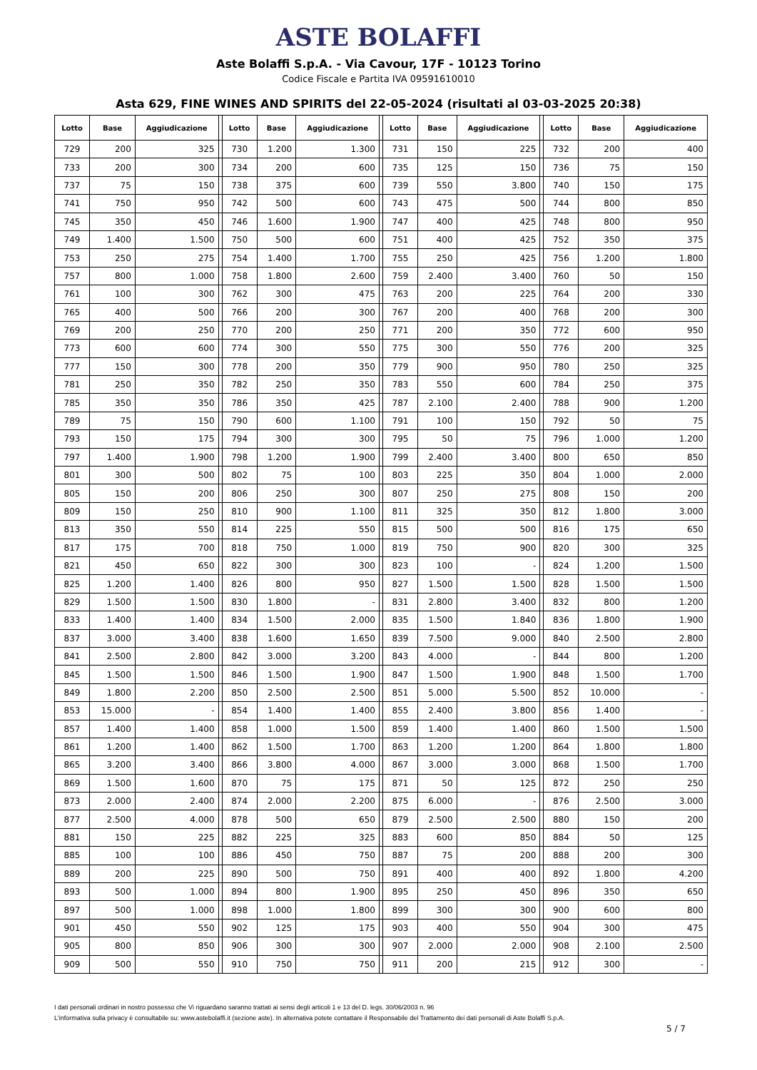ASTE BOLAFFI
Aste Bolaffi S.p.A. - Via Cavour, 17F - 10123 Torino
Codice Fiscale e Partita IVA 09591610010
Asta 629, FINE WINES AND SPIRITS del 22-05-2024 (risultati al 03-03-2025 20:38)
| Lotto | Base | Aggiudicazione | | Lotto | Base | Aggiudicazione | | Lotto | Base | Aggiudicazione | | Lotto | Base | Aggiudicazione |
| --- | --- | --- | --- | --- | --- | --- | --- | --- | --- | --- | --- | --- | --- | --- |
| 729 | 200 | 325 | | 730 | 1.200 | 1.300 | | 731 | 150 | 225 | | 732 | 200 | 400 |
| 733 | 200 | 300 | | 734 | 200 | 600 | | 735 | 125 | 150 | | 736 | 75 | 150 |
| 737 | 75 | 150 | | 738 | 375 | 600 | | 739 | 550 | 3.800 | | 740 | 150 | 175 |
| 741 | 750 | 950 | | 742 | 500 | 600 | | 743 | 475 | 500 | | 744 | 800 | 850 |
| 745 | 350 | 450 | | 746 | 1.600 | 1.900 | | 747 | 400 | 425 | | 748 | 800 | 950 |
| 749 | 1.400 | 1.500 | | 750 | 500 | 600 | | 751 | 400 | 425 | | 752 | 350 | 375 |
| 753 | 250 | 275 | | 754 | 1.400 | 1.700 | | 755 | 250 | 425 | | 756 | 1.200 | 1.800 |
| 757 | 800 | 1.000 | | 758 | 1.800 | 2.600 | | 759 | 2.400 | 3.400 | | 760 | 50 | 150 |
| 761 | 100 | 300 | | 762 | 300 | 475 | | 763 | 200 | 225 | | 764 | 200 | 330 |
| 765 | 400 | 500 | | 766 | 200 | 300 | | 767 | 200 | 400 | | 768 | 200 | 300 |
| 769 | 200 | 250 | | 770 | 200 | 250 | | 771 | 200 | 350 | | 772 | 600 | 950 |
| 773 | 600 | 600 | | 774 | 300 | 550 | | 775 | 300 | 550 | | 776 | 200 | 325 |
| 777 | 150 | 300 | | 778 | 200 | 350 | | 779 | 900 | 950 | | 780 | 250 | 325 |
| 781 | 250 | 350 | | 782 | 250 | 350 | | 783 | 550 | 600 | | 784 | 250 | 375 |
| 785 | 350 | 350 | | 786 | 350 | 425 | | 787 | 2.100 | 2.400 | | 788 | 900 | 1.200 |
| 789 | 75 | 150 | | 790 | 600 | 1.100 | | 791 | 100 | 150 | | 792 | 50 | 75 |
| 793 | 150 | 175 | | 794 | 300 | 300 | | 795 | 50 | 75 | | 796 | 1.000 | 1.200 |
| 797 | 1.400 | 1.900 | | 798 | 1.200 | 1.900 | | 799 | 2.400 | 3.400 | | 800 | 650 | 850 |
| 801 | 300 | 500 | | 802 | 75 | 100 | | 803 | 225 | 350 | | 804 | 1.000 | 2.000 |
| 805 | 150 | 200 | | 806 | 250 | 300 | | 807 | 250 | 275 | | 808 | 150 | 200 |
| 809 | 150 | 250 | | 810 | 900 | 1.100 | | 811 | 325 | 350 | | 812 | 1.800 | 3.000 |
| 813 | 350 | 550 | | 814 | 225 | 550 | | 815 | 500 | 500 | | 816 | 175 | 650 |
| 817 | 175 | 700 | | 818 | 750 | 1.000 | | 819 | 750 | 900 | | 820 | 300 | 325 |
| 821 | 450 | 650 | | 822 | 300 | 300 | | 823 | 100 | - | | 824 | 1.200 | 1.500 |
| 825 | 1.200 | 1.400 | | 826 | 800 | 950 | | 827 | 1.500 | 1.500 | | 828 | 1.500 | 1.500 |
| 829 | 1.500 | 1.500 | | 830 | 1.800 | - | | 831 | 2.800 | 3.400 | | 832 | 800 | 1.200 |
| 833 | 1.400 | 1.400 | | 834 | 1.500 | 2.000 | | 835 | 1.500 | 1.840 | | 836 | 1.800 | 1.900 |
| 837 | 3.000 | 3.400 | | 838 | 1.600 | 1.650 | | 839 | 7.500 | 9.000 | | 840 | 2.500 | 2.800 |
| 841 | 2.500 | 2.800 | | 842 | 3.000 | 3.200 | | 843 | 4.000 | - | | 844 | 800 | 1.200 |
| 845 | 1.500 | 1.500 | | 846 | 1.500 | 1.900 | | 847 | 1.500 | 1.900 | | 848 | 1.500 | 1.700 |
| 849 | 1.800 | 2.200 | | 850 | 2.500 | 2.500 | | 851 | 5.000 | 5.500 | | 852 | 10.000 | - |
| 853 | 15.000 | - | | 854 | 1.400 | 1.400 | | 855 | 2.400 | 3.800 | | 856 | 1.400 | - |
| 857 | 1.400 | 1.400 | | 858 | 1.000 | 1.500 | | 859 | 1.400 | 1.400 | | 860 | 1.500 | 1.500 |
| 861 | 1.200 | 1.400 | | 862 | 1.500 | 1.700 | | 863 | 1.200 | 1.200 | | 864 | 1.800 | 1.800 |
| 865 | 3.200 | 3.400 | | 866 | 3.800 | 4.000 | | 867 | 3.000 | 3.000 | | 868 | 1.500 | 1.700 |
| 869 | 1.500 | 1.600 | | 870 | 75 | 175 | | 871 | 50 | 125 | | 872 | 250 | 250 |
| 873 | 2.000 | 2.400 | | 874 | 2.000 | 2.200 | | 875 | 6.000 | - | | 876 | 2.500 | 3.000 |
| 877 | 2.500 | 4.000 | | 878 | 500 | 650 | | 879 | 2.500 | 2.500 | | 880 | 150 | 200 |
| 881 | 150 | 225 | | 882 | 225 | 325 | | 883 | 600 | 850 | | 884 | 50 | 125 |
| 885 | 100 | 100 | | 886 | 450 | 750 | | 887 | 75 | 200 | | 888 | 200 | 300 |
| 889 | 200 | 225 | | 890 | 500 | 750 | | 891 | 400 | 400 | | 892 | 1.800 | 4.200 |
| 893 | 500 | 1.000 | | 894 | 800 | 1.900 | | 895 | 250 | 450 | | 896 | 350 | 650 |
| 897 | 500 | 1.000 | | 898 | 1.000 | 1.800 | | 899 | 300 | 300 | | 900 | 600 | 800 |
| 901 | 450 | 550 | | 902 | 125 | 175 | | 903 | 400 | 550 | | 904 | 300 | 475 |
| 905 | 800 | 850 | | 906 | 300 | 300 | | 907 | 2.000 | 2.000 | | 908 | 2.100 | 2.500 |
| 909 | 500 | 550 | | 910 | 750 | 750 | | 911 | 200 | 215 | | 912 | 300 | - |
I dati personali ordinari in nostro possesso che Vi riguardano saranno trattati ai sensi degli articoli 1 e 13 del D. legs. 30/06/2003 n. 96
L'informativa sulla privacy è consultabile su: www.astebolaffi.it (sezione aste). In alternativa potete contattare il Responsabile del Trattamento dei dati personali di Aste Bolaffi S.p.A.
5 / 7